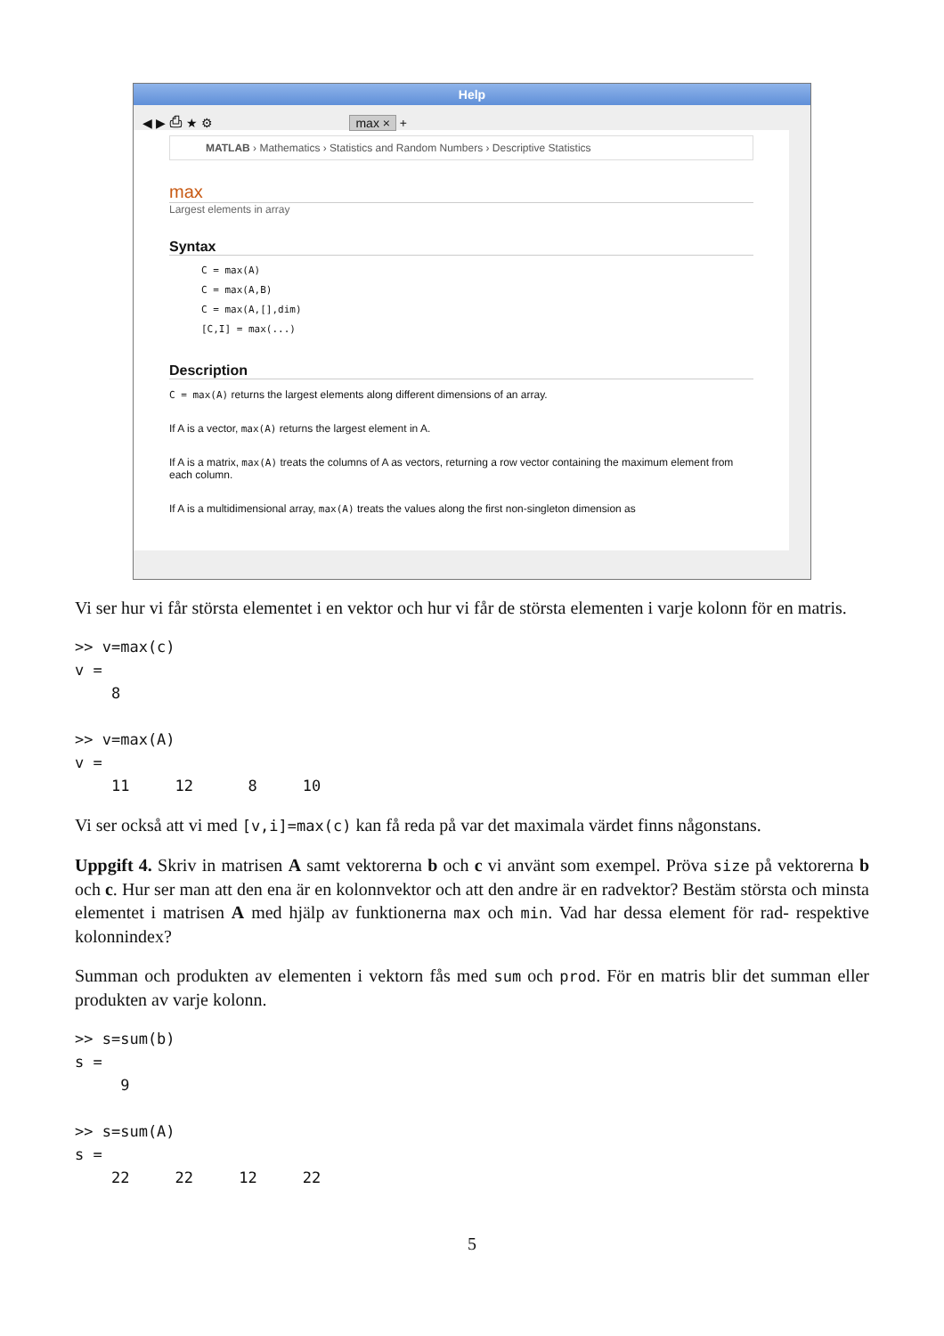Help
◀ ▶ ⎙ ★ ⚙ max × +
MATLAB › Mathematics › Statistics and Random Numbers › Descriptive Statistics
max
Largest elements in array
Syntax
C = max(A)
C = max(A,B)
C = max(A,[],dim)
[C,I] = max(...)
Description
C = max(A) returns the largest elements along different dimensions of an array.
If A is a vector, max(A) returns the largest element in A.
If A is a matrix, max(A) treats the columns of A as vectors, returning a row vector containing the maximum element from each column.
If A is a multidimensional array, max(A) treats the values along the first non-singleton dimension as
Vi ser hur vi får största elementet i en vektor och hur vi får de största elementen i varje kolonn för en matris.
>> v=max(c) v = 8 >> v=max(A) v = 11 12 8 10
Vi ser också att vi med [v,i]=max(c) kan få reda på var det maximala värdet finns någonstans.
Uppgift 4. Skriv in matrisen A samt vektorerna b och c vi använt som exempel. Pröva size på vektorerna b och c. Hur ser man att den ena är en kolonnvektor och att den andre är en radvektor? Bestäm största och minsta elementet i matrisen A med hjälp av funktionerna max och min. Vad har dessa element för rad- respektive kolonnindex?
Summan och produkten av elementen i vektorn fås med sum och prod. För en matris blir det summan eller produkten av varje kolonn.
>> s=sum(b) s = 9 >> s=sum(A) s = 22 22 12 22
5